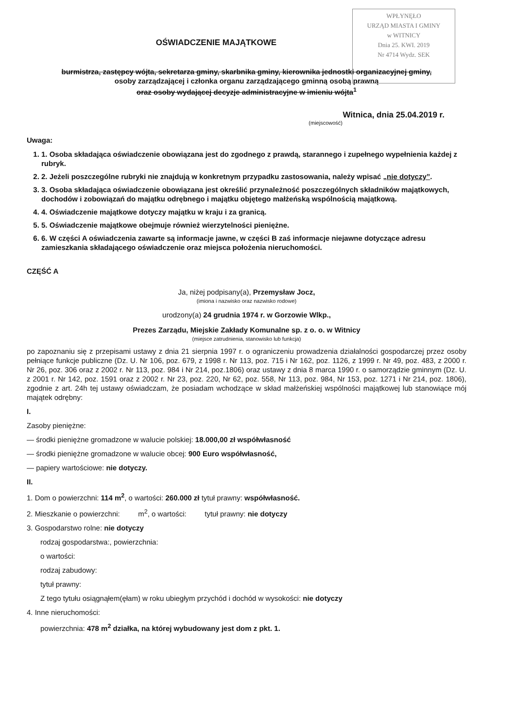WPŁYNĘŁO
URZĄD MIASTA I GMINY
w WITNICY
Dnia 25. KWI. 2019
Nr 4714 Wydz. SEK
OŚWIADCZENIE MAJĄTKOWE
burmistrza, zastępcy wójta, sekretarza gminy, skarbnika gminy, kierownika jednostki organizacyjnej gminy,
osoby zarządzającej i członka organu zarządzającego gminną osobą prawną
oraz osoby wydającej decyzje administracyjne w imieniu wójta<sup>1</sup>
Witnica, dnia 25.04.2019 r.
(miejscowość)
Uwaga:
1. 1. Osoba składająca oświadczenie obowiązana jest do zgodnego z prawdą, starannego i zupełnego wypełnienia każdej z rubryk.
2. 2. Jeżeli poszczególne rubryki nie znajdują w konkretnym przypadku zastosowania, należy wpisać „nie dotyczy”.
3. 3. Osoba składająca oświadczenie obowiązana jest określić przynależność poszczególnych składników majątkowych, dochodów i zobowiązań do majątku odrębnego i majątku objętego małżeńską wspólnością majątkową.
4. 4. Oświadczenie majątkowe dotyczy majątku w kraju i za granicą.
5. 5. Oświadczenie majątkowe obejmuje również wierzytelności pieniężne.
6. 6. W części A oświadczenia zawarte są informacje jawne, w części B zaś informacje niejawne dotyczące adresu zamieszkania składającego oświadczenie oraz miejsca położenia nieruchomości.
CZĘŚĆ A
Ja, niżej podpisany(a), Przemysław Jocz,
(imiona i nazwisko oraz nazwisko rodowe)
urodzony(a) 24 grudnia 1974 r. w Gorzowie Wlkp.,
Prezes Zarządu, Miejskie Zakłady Komunalne sp. z o. o. w Witnicy
(miejsce zatrudnienia, stanowisko lub funkcja)
po zapoznaniu się z przepisami ustawy z dnia 21 sierpnia 1997 r. o ograniczeniu prowadzenia działalności gospodarczej przez osoby pełniące funkcje publiczne (Dz. U. Nr 106, poz. 679, z 1998 r. Nr 113, poz. 715 i Nr 162, poz. 1126, z 1999 r. Nr 49, poz. 483, z 2000 r. Nr 26, poz. 306 oraz z 2002 r. Nr 113, poz. 984 i Nr 214, poz.1806) oraz ustawy z dnia 8 marca 1990 r. o samorządzie gminnym (Dz. U. z 2001 r. Nr 142, poz. 1591 oraz z 2002 r. Nr 23, poz. 220, Nr 62, poz. 558, Nr 113, poz. 984, Nr 153, poz. 1271 i Nr 214, poz. 1806), zgodnie z art. 24h tej ustawy oświadczam, że posiadam wchodzące w skład małżeńskiej wspólności majątkowej lub stanowiące mój majątek odrębny:
I.
Zasoby pieniężne:
— środki pieniężne gromadzone w walucie polskiej: 18.000,00 zł współwłasność
— środki pieniężne gromadzone w walucie obcej: 900 Euro współwłasność,
— papiery wartościowe: nie dotyczy.
II.
1. Dom o powierzchni: 114 m<sup>2</sup>, o wartości: 260.000 zł tytuł prawny: współwłasność.
2. Mieszkanie o powierzchni: m<sup>2</sup>, o wartości: tytuł prawny: nie dotyczy
3. Gospodarstwo rolne: nie dotyczy
rodzaj gospodarstwa:, powierzchnia:
o wartości:
rodzaj zabudowy:
tytuł prawny:
Z tego tytułu osiągnąłem(ęłam) w roku ubiegłym przychód i dochód w wysokości: nie dotyczy
4. Inne nieruchomości:
powierzchnia: 478 m<sup>2</sup> działka, na której wybudowany jest dom z pkt. 1.